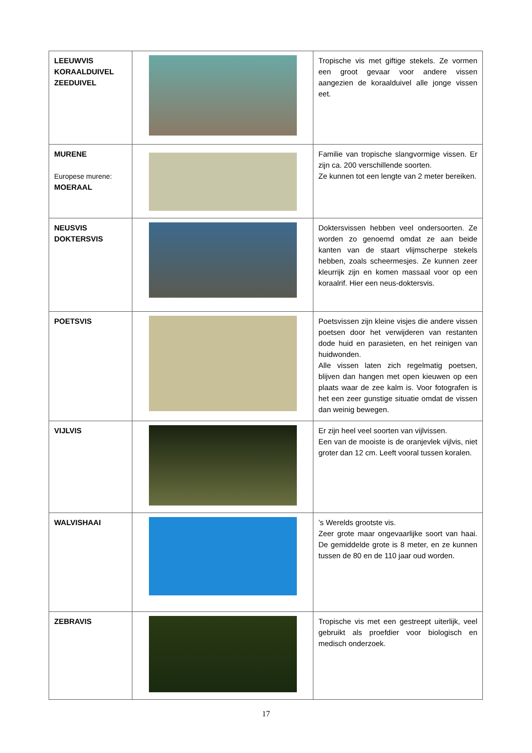| LEEUWVIS KORAALDUIVEL ZEEDUIVEL | | Tropische vis met giftige stekels. Ze vormen een groot gevaar voor andere vissen aangezien de koraalduivel alle jonge vissen eet. |
| MURENE Europese murene: MOERAAL | | Familie van tropische slangvormige vissen. Er zijn ca. 200 verschillende soorten. Ze kunnen tot een lengte van 2 meter bereiken. |
| NEUSVIS DOKTERSVIS | | Doktersvissen hebben veel ondersoorten. Ze worden zo genoemd omdat ze aan beide kanten van de staart vlijmscherpe stekels hebben, zoals scheermesjes. Ze kunnen zeer kleurrijk zijn en komen massaal voor op een koraalrif. Hier een neus-doktersvis. |
| POETSVIS | | Poetsvissen zijn kleine visjes die andere vissen poetsen door het verwijderen van restanten dode huid en parasieten, en het reinigen van huidwonden. Alle vissen laten zich regelmatig poetsen, blijven dan hangen met open kieuwen op een plaats waar de zee kalm is. Voor fotografen is het een zeer gunstige situatie omdat de vissen dan weinig bewegen. |
| VIJLVIS | | Er zijn heel veel soorten van vijlvissen. Een van de mooiste is de oranjevlek vijlvis, niet groter dan 12 cm. Leeft vooral tussen koralen. |
| WALVISHAAI | | ’s Werelds grootste vis. Zeer grote maar ongevaarlijke soort van haai. De gemiddelde grote is 8 meter, en ze kunnen tussen de 80 en de 110 jaar oud worden. |
| ZEBRAVIS | | Tropische vis met een gestreept uiterlijk, veel gebruikt als proefdier voor biologisch en medisch onderzoek. |
17